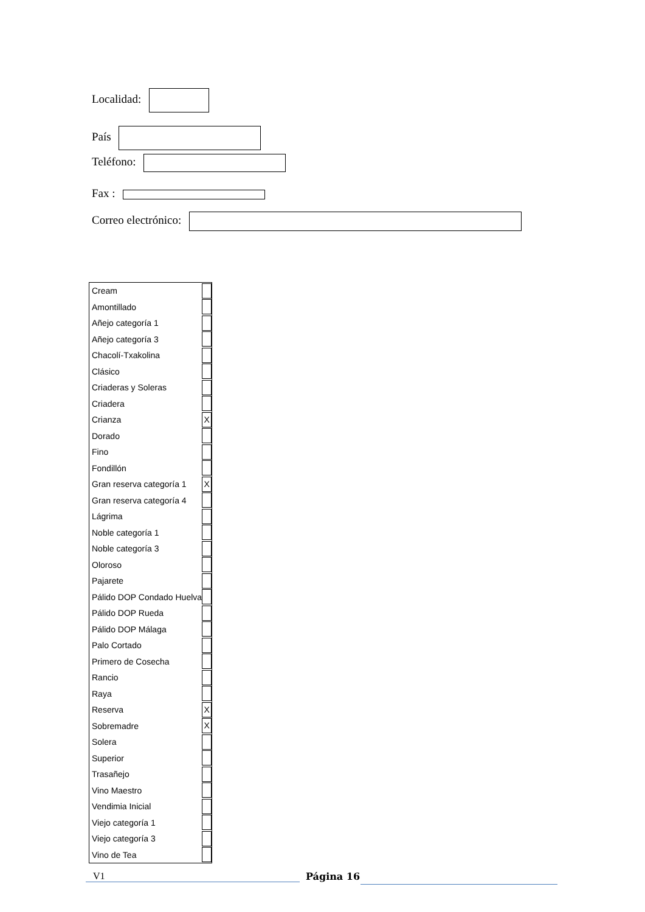Localidad:
País
Teléfono:
Fax :
Correo electrónico:
| Cream | |
| Amontillado | |
| Añejo categoría 1 | |
| Añejo categoría 3 | |
| Chacolí-Txakolina | |
| Clásico | |
| Criaderas y Soleras | |
| Criadera | |
| Crianza | X |
| Dorado | |
| Fino | |
| Fondillón | |
| Gran reserva categoría 1 | X |
| Gran reserva categoría 4 | |
| Lágrima | |
| Noble categoría 1 | |
| Noble categoría 3 | |
| Oloroso | |
| Pajarete | |
| Pálido DOP Condado Huelva | |
| Pálido DOP Rueda | |
| Pálido DOP Málaga | |
| Palo Cortado | |
| Primero de Cosecha | |
| Rancio | |
| Raya | |
| Reserva | X |
| Sobremadre | X |
| Solera | |
| Superior | |
| Trasañejo | |
| Vino Maestro | |
| Vendimia Inicial | |
| Viejo categoría 1 | |
| Viejo categoría 3 | |
| Vino de Tea | |
V1 Página 16